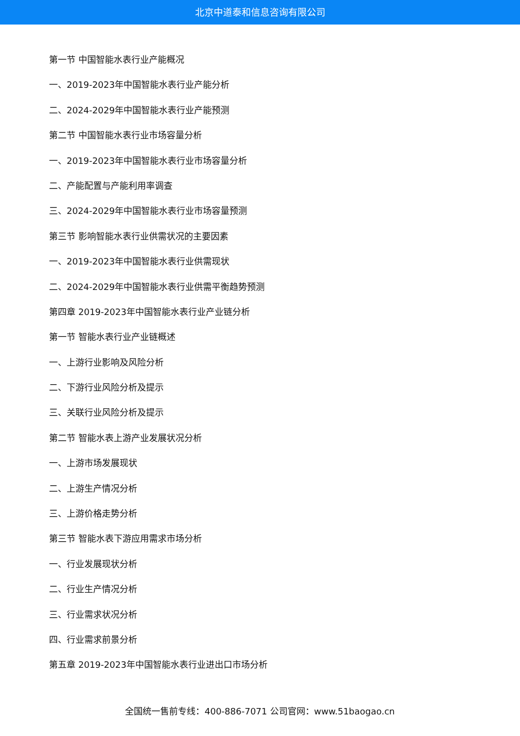北京中道泰和信息咨询有限公司
第一节 中国智能水表行业产能概况
一、2019-2023年中国智能水表行业产能分析
二、2024-2029年中国智能水表行业产能预测
第二节 中国智能水表行业市场容量分析
一、2019-2023年中国智能水表行业市场容量分析
二、产能配置与产能利用率调查
三、2024-2029年中国智能水表行业市场容量预测
第三节 影响智能水表行业供需状况的主要因素
一、2019-2023年中国智能水表行业供需现状
二、2024-2029年中国智能水表行业供需平衡趋势预测
第四章 2019-2023年中国智能水表行业产业链分析
第一节 智能水表行业产业链概述
一、上游行业影响及风险分析
二、下游行业风险分析及提示
三、关联行业风险分析及提示
第二节 智能水表上游产业发展状况分析
一、上游市场发展现状
二、上游生产情况分析
三、上游价格走势分析
第三节 智能水表下游应用需求市场分析
一、行业发展现状分析
二、行业生产情况分析
三、行业需求状况分析
四、行业需求前景分析
第五章 2019-2023年中国智能水表行业进出口市场分析
全国统一售前专线：400-886-7071 公司官网：www.51baogao.cn